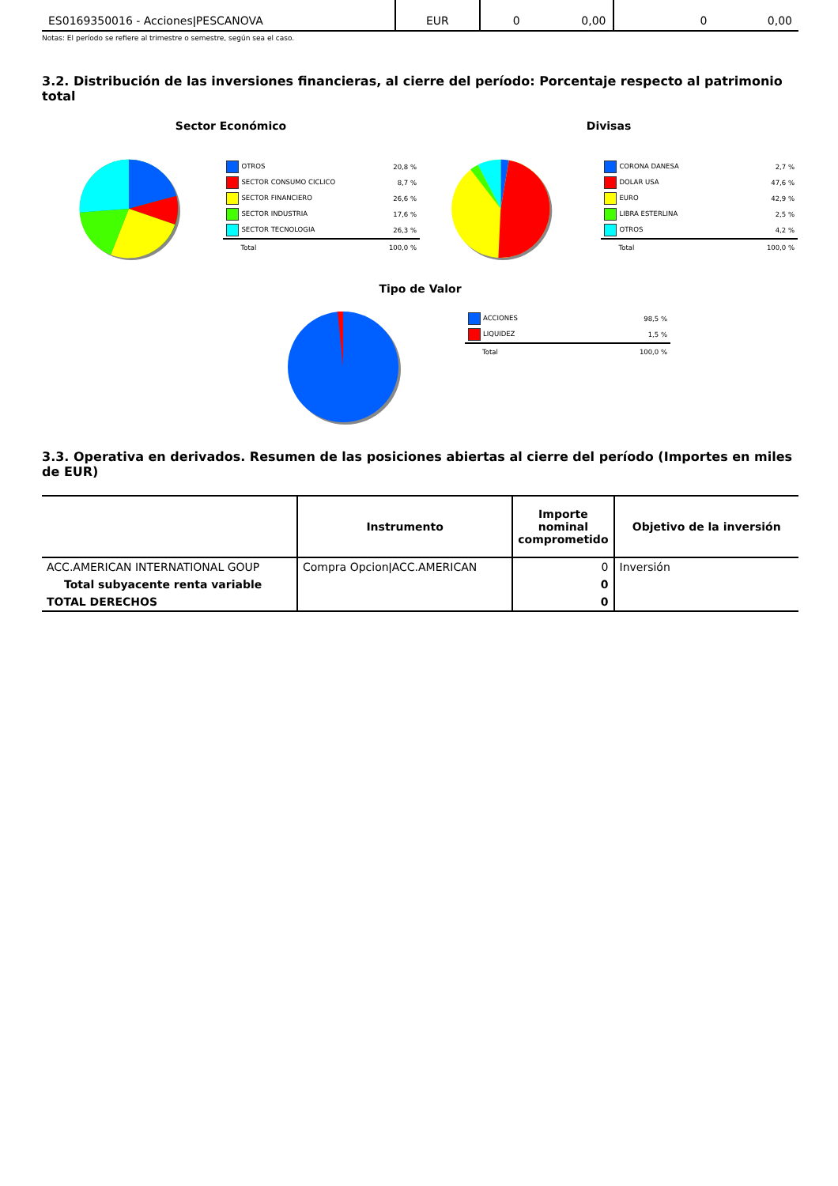| ES0169350016 - AccionesǀPESCANOVA | EUR | 0 | 0,00 | 0 | 0,00 |
Notas: El período se refiere al trimestre o semestre, según sea el caso.
3.2. Distribución de las inversiones financieras, al cierre del período: Porcentaje respecto al patrimonio total
Sector Económico
| OTROS | 20,8 % |
| SECTOR CONSUMO CICLICO | 8,7 % |
| SECTOR FINANCIERO | 26,6 % |
| SECTOR INDUSTRIA | 17,6 % |
| SECTOR TECNOLOGIA | 26,3 % |
| Total | 100,0 % |
Divisas
| CORONA DANESA | 2,7 % |
| DOLAR USA | 47,6 % |
| EURO | 42,9 % |
| LIBRA ESTERLINA | 2,5 % |
| OTROS | 4,2 % |
| Total | 100,0 % |
Tipo de Valor
| ACCIONES | 98,5 % |
| LIQUIDEZ | 1,5 % |
| Total | 100,0 % |
3.3. Operativa en derivados. Resumen de las posiciones abiertas al cierre del período (Importes en miles de EUR)
| | Instrumento | Importe nominal comprometido | Objetivo de la inversión |
| --- | --- | --- | --- |
| ACC.AMERICAN INTERNATIONAL GOUP | Compra OpcionǀACC.AMERICAN | 0 | Inversión |
| Total subyacente renta variable | | 0 | |
| TOTAL DERECHOS | | 0 | |